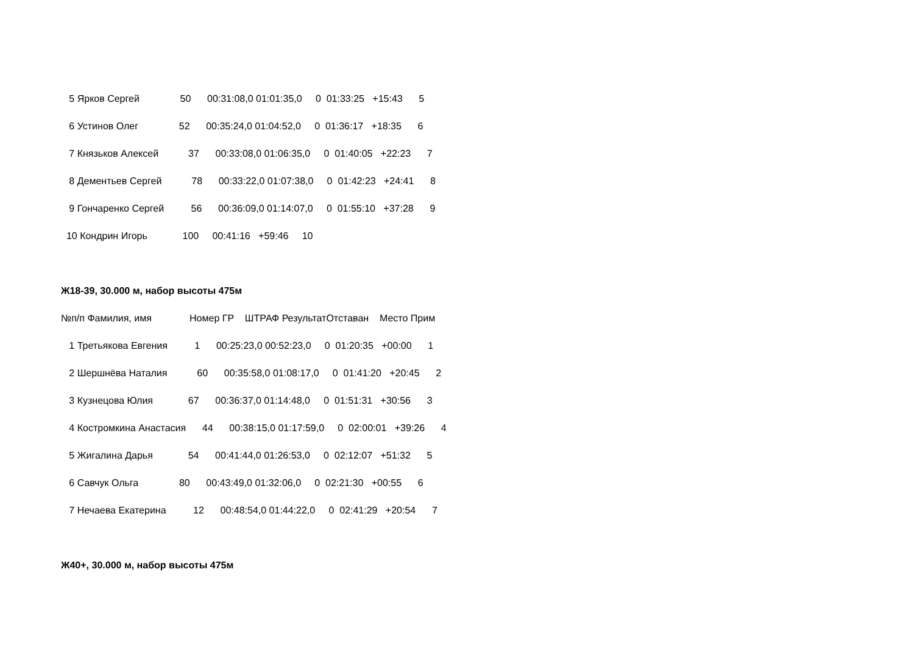5 Ярков Сергей 50 00:31:08,0 01:01:35,0 0 01:33:25 +15:43 5
6 Устинов Олег 52 00:35:24,0 01:04:52,0 0 01:36:17 +18:35 6
7 Князьков Алексей 37 00:33:08,0 01:06:35,0 0 01:40:05 +22:23 7
8 Дементьев Сергей 78 00:33:22,0 01:07:38,0 0 01:42:23 +24:41 8
9 Гончаренко Сергей 56 00:36:09,0 01:14:07,0 0 01:55:10 +37:28 9
10 Кондрин Игорь 100 00:41:16 +59:46 10
Ж18-39, 30.000 м, набор высоты 475м
№п/п Фамилия, имя Номер ГР ШТРАФ РезультатОтставан Место Прим
1 Третьякова Евгения 1 00:25:23,0 00:52:23,0 0 01:20:35 +00:00 1
2 Шершнёва Наталия 60 00:35:58,0 01:08:17,0 0 01:41:20 +20:45 2
3 Кузнецова Юлия 67 00:36:37,0 01:14:48,0 0 01:51:31 +30:56 3
4 Костромкина Анастасия 44 00:38:15,0 01:17:59,0 0 02:00:01 +39:26 4
5 Жигалина Дарья 54 00:41:44,0 01:26:53,0 0 02:12:07 +51:32 5
6 Савчук Ольга 80 00:43:49,0 01:32:06,0 0 02:21:30 +00:55 6
7 Нечаева Екатерина 12 00:48:54,0 01:44:22,0 0 02:41:29 +20:54 7
Ж40+, 30.000 м, набор высоты 475м